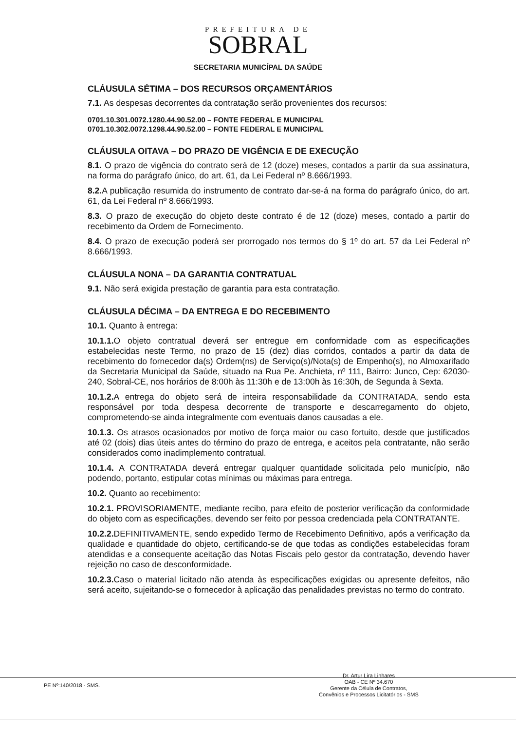PREFEITURA DE
SOBRAL
SECRETARIA MUNICÍPAL DA SAÚDE
CLÁUSULA SÉTIMA – DOS RECURSOS ORÇAMENTÁRIOS
7.1. As despesas decorrentes da contratação serão provenientes dos recursos:
0701.10.301.0072.1280.44.90.52.00 – FONTE FEDERAL E MUNICIPAL
0701.10.302.0072.1298.44.90.52.00 – FONTE FEDERAL E MUNICIPAL
CLÁUSULA OITAVA – DO PRAZO DE VIGÊNCIA E DE EXECUÇÃO
8.1. O prazo de vigência do contrato será de 12 (doze) meses, contados a partir da sua assinatura, na forma do parágrafo único, do art. 61, da Lei Federal nº 8.666/1993.
8.2. A publicação resumida do instrumento de contrato dar-se-á na forma do parágrafo único, do art. 61, da Lei Federal nº 8.666/1993.
8.3. O prazo de execução do objeto deste contrato é de 12 (doze) meses, contado a partir do recebimento da Ordem de Fornecimento.
8.4. O prazo de execução poderá ser prorrogado nos termos do § 1º do art. 57 da Lei Federal nº 8.666/1993.
CLÁUSULA NONA – DA GARANTIA CONTRATUAL
9.1. Não será exigida prestação de garantia para esta contratação.
CLÁUSULA DÉCIMA – DA ENTREGA E DO RECEBIMENTO
10.1. Quanto à entrega:
10.1.1. O objeto contratual deverá ser entregue em conformidade com as especificações estabelecidas neste Termo, no prazo de 15 (dez) dias corridos, contados a partir da data de recebimento do fornecedor da(s) Ordem(ns) de Serviço(s)/Nota(s) de Empenho(s), no Almoxarifado da Secretaria Municipal da Saúde, situado na Rua Pe. Anchieta, nº 111, Bairro: Junco, Cep: 62030-240, Sobral-CE, nos horários de 8:00h às 11:30h e de 13:00h às 16:30h, de Segunda à Sexta.
10.1.2. A entrega do objeto será de inteira responsabilidade da CONTRATADA, sendo esta responsável por toda despesa decorrente de transporte e descarregamento do objeto, comprometendo-se ainda integralmente com eventuais danos causadas a ele.
10.1.3. Os atrasos ocasionados por motivo de força maior ou caso fortuito, desde que justificados até 02 (dois) dias úteis antes do término do prazo de entrega, e aceitos pela contratante, não serão considerados como inadimplemento contratual.
10.1.4. A CONTRATADA deverá entregar qualquer quantidade solicitada pelo município, não podendo, portanto, estipular cotas mínimas ou máximas para entrega.
10.2. Quanto ao recebimento:
10.2.1. PROVISORIAMENTE, mediante recibo, para efeito de posterior verificação da conformidade do objeto com as especificações, devendo ser feito por pessoa credenciada pela CONTRATANTE.
10.2.2. DEFINITIVAMENTE, sendo expedido Termo de Recebimento Definitivo, após a verificação da qualidade e quantidade do objeto, certificando-se de que todas as condições estabelecidas foram atendidas e a consequente aceitação das Notas Fiscais pelo gestor da contratação, devendo haver rejeição no caso de desconformidade.
10.2.3. Caso o material licitado não atenda às especificações exigidas ou apresente defeitos, não será aceito, sujeitando-se o fornecedor à aplicação das penalidades previstas no termo do contrato.
PE Nº:140/2018 - SMS.
Dr. Artur Lira Linhares
OAB - CE Nº 34.670
Gerente da Célula de Contratos,
Convênios e Processos Licitatórios - SMS